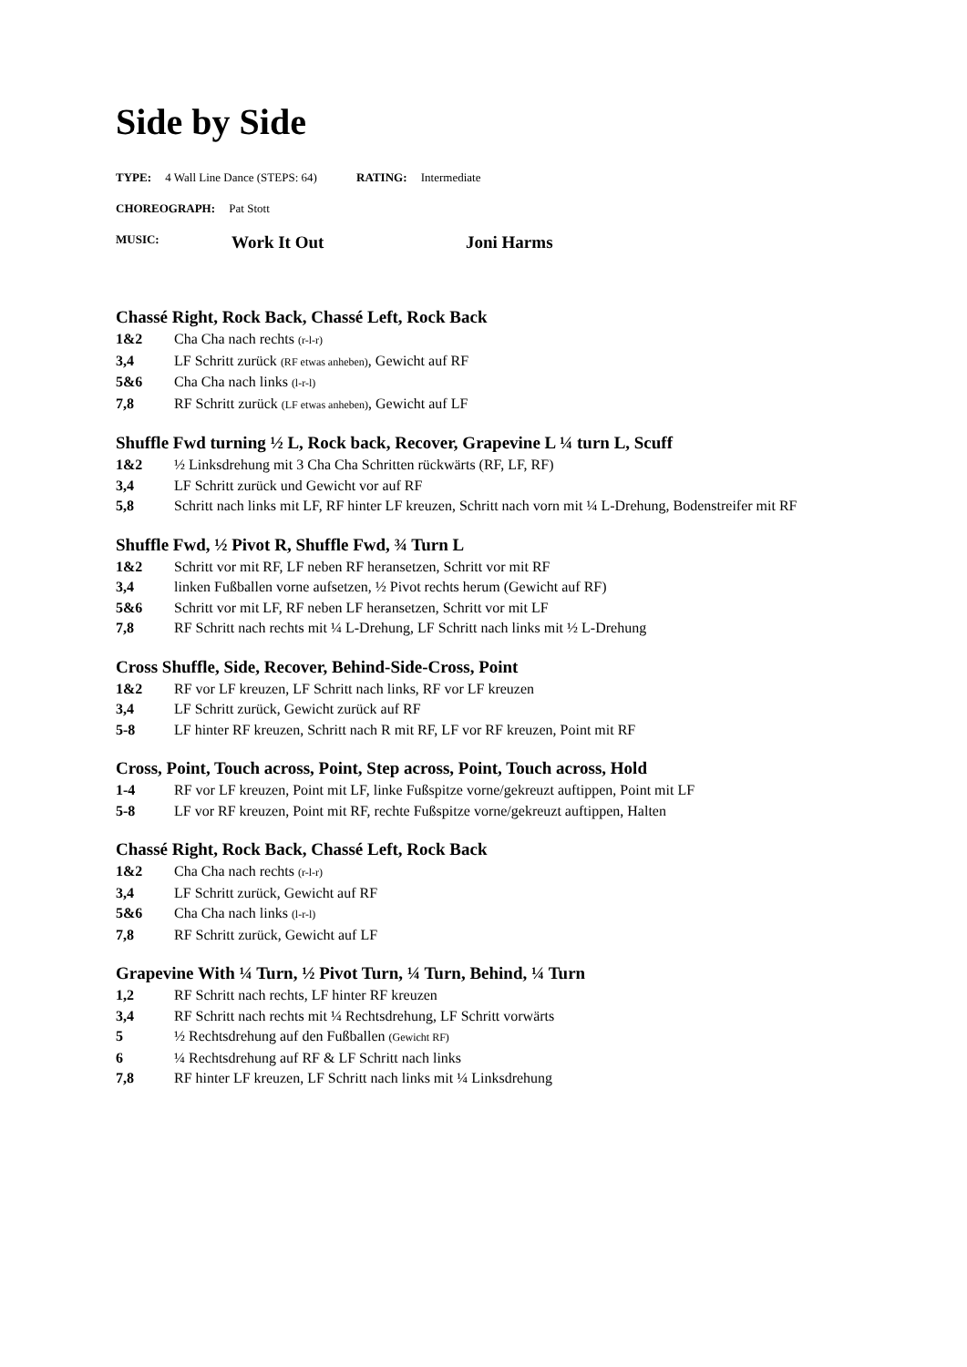Side by Side
TYPE: 4 Wall Line Dance (STEPS: 64) RATING: Intermediate
CHOREOGRAPH: Pat Stott
MUSIC: Work It Out Joni Harms
Chassé Right, Rock Back, Chassé Left, Rock Back
1&2 Cha Cha nach rechts (r-l-r)
3,4 LF Schritt zurück (RF etwas anheben), Gewicht auf RF
5&6 Cha Cha nach links (l-r-l)
7,8 RF Schritt zurück (LF etwas anheben), Gewicht auf LF
Shuffle Fwd turning ½ L, Rock back, Recover, Grapevine L ¼ turn L, Scuff
1&2 ½ Linksdrehung mit 3 Cha Cha Schritten rückwärts (RF, LF, RF)
3,4 LF Schritt zurück und Gewicht vor auf RF
5,8 Schritt nach links mit LF, RF hinter LF kreuzen, Schritt nach vorn mit ¼ L-Drehung, Bodenstreifer mit RF
Shuffle Fwd, ½ Pivot R, Shuffle Fwd, ¾ Turn L
1&2 Schritt vor mit RF, LF neben RF heransetzen, Schritt vor mit RF
3,4 linken Fußballen vorne aufsetzen, ½ Pivot rechts herum (Gewicht auf RF)
5&6 Schritt vor mit LF, RF neben LF heransetzen, Schritt vor mit LF
7,8 RF Schritt nach rechts mit ¼ L-Drehung, LF Schritt nach links mit ½ L-Drehung
Cross Shuffle, Side, Recover, Behind-Side-Cross, Point
1&2 RF vor LF kreuzen, LF Schritt nach links, RF vor LF kreuzen
3,4 LF Schritt zurück, Gewicht zurück auf RF
5-8 LF hinter RF kreuzen, Schritt nach R mit RF, LF vor RF kreuzen, Point mit RF
Cross, Point, Touch across, Point, Step across, Point, Touch across, Hold
1-4 RF vor LF kreuzen, Point mit LF, linke Fußspitze vorne/gekreuzt auftippen, Point mit LF
5-8 LF vor RF kreuzen, Point mit RF, rechte Fußspitze vorne/gekreuzt auftippen, Halten
Chassé Right, Rock Back, Chassé Left, Rock Back
1&2 Cha Cha nach rechts (r-l-r)
3,4 LF Schritt zurück, Gewicht auf RF
5&6 Cha Cha nach links (l-r-l)
7,8 RF Schritt zurück, Gewicht auf LF
Grapevine With ¼ Turn, ½ Pivot Turn, ¼ Turn, Behind, ¼ Turn
1,2 RF Schritt nach rechts, LF hinter RF kreuzen
3,4 RF Schritt nach rechts mit ¼ Rechtsdrehung, LF Schritt vorwärts
5 ½ Rechtsdrehung auf den Fußballen (Gewicht RF)
6 ¼ Rechtsdrehung auf RF & LF Schritt nach links
7,8 RF hinter LF kreuzen, LF Schritt nach links mit ¼ Linksdrehung